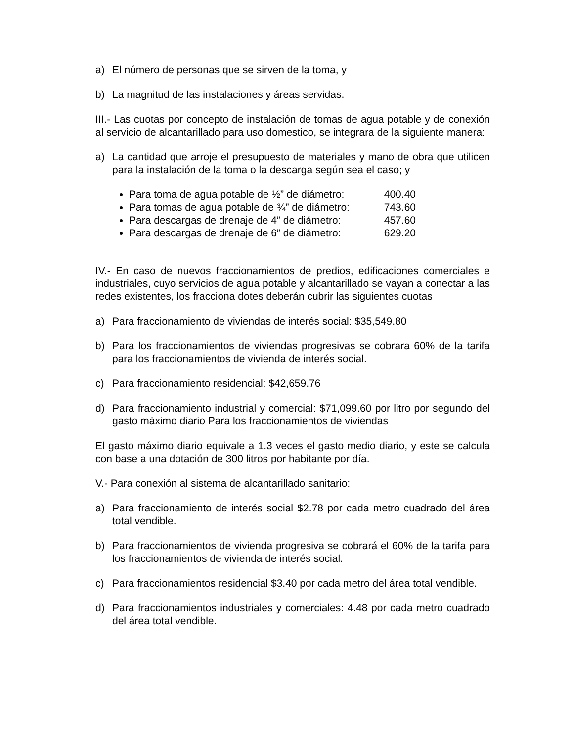a) El número de personas que se sirven de la toma, y
b) La magnitud de las instalaciones y áreas servidas.
III.- Las cuotas por concepto de instalación de tomas de agua potable y de conexión al servicio de alcantarillado para uso domestico, se integrara de la siguiente manera:
a) La cantidad que arroje el presupuesto de materiales y mano de obra que utilicen para la instalación de la toma o la descarga según sea el caso; y
Para toma de agua potable de ½” de diámetro: 400.40
Para tomas de agua potable de ¾” de diámetro: 743.60
Para descargas de drenaje de 4” de diámetro: 457.60
Para descargas de drenaje de 6” de diámetro: 629.20
IV.- En caso de nuevos fraccionamientos de predios, edificaciones comerciales e industriales, cuyo servicios de agua potable y alcantarillado se vayan a conectar a las redes existentes, los fracciona dotes deberán cubrir las siguientes cuotas
a) Para fraccionamiento de viviendas de interés social: $35,549.80
b) Para los fraccionamientos de viviendas progresivas se cobrara 60% de la tarifa para los fraccionamientos de vivienda de interés social.
c) Para fraccionamiento residencial: $42,659.76
d) Para fraccionamiento industrial y comercial: $71,099.60 por litro por segundo del gasto máximo diario Para los fraccionamientos de viviendas
El gasto máximo diario equivale a 1.3 veces el gasto medio diario, y este se calcula con base a una dotación de 300 litros por habitante por día.
V.- Para conexión al sistema de alcantarillado sanitario:
a) Para fraccionamiento de interés social $2.78 por cada metro cuadrado del área total vendible.
b) Para fraccionamientos de vivienda progresiva se cobrará el 60% de la tarifa para los fraccionamientos de vivienda de interés social.
c) Para fraccionamientos residencial $3.40 por cada metro del área total vendible.
d) Para fraccionamientos industriales y comerciales: 4.48 por cada metro cuadrado del área total vendible.